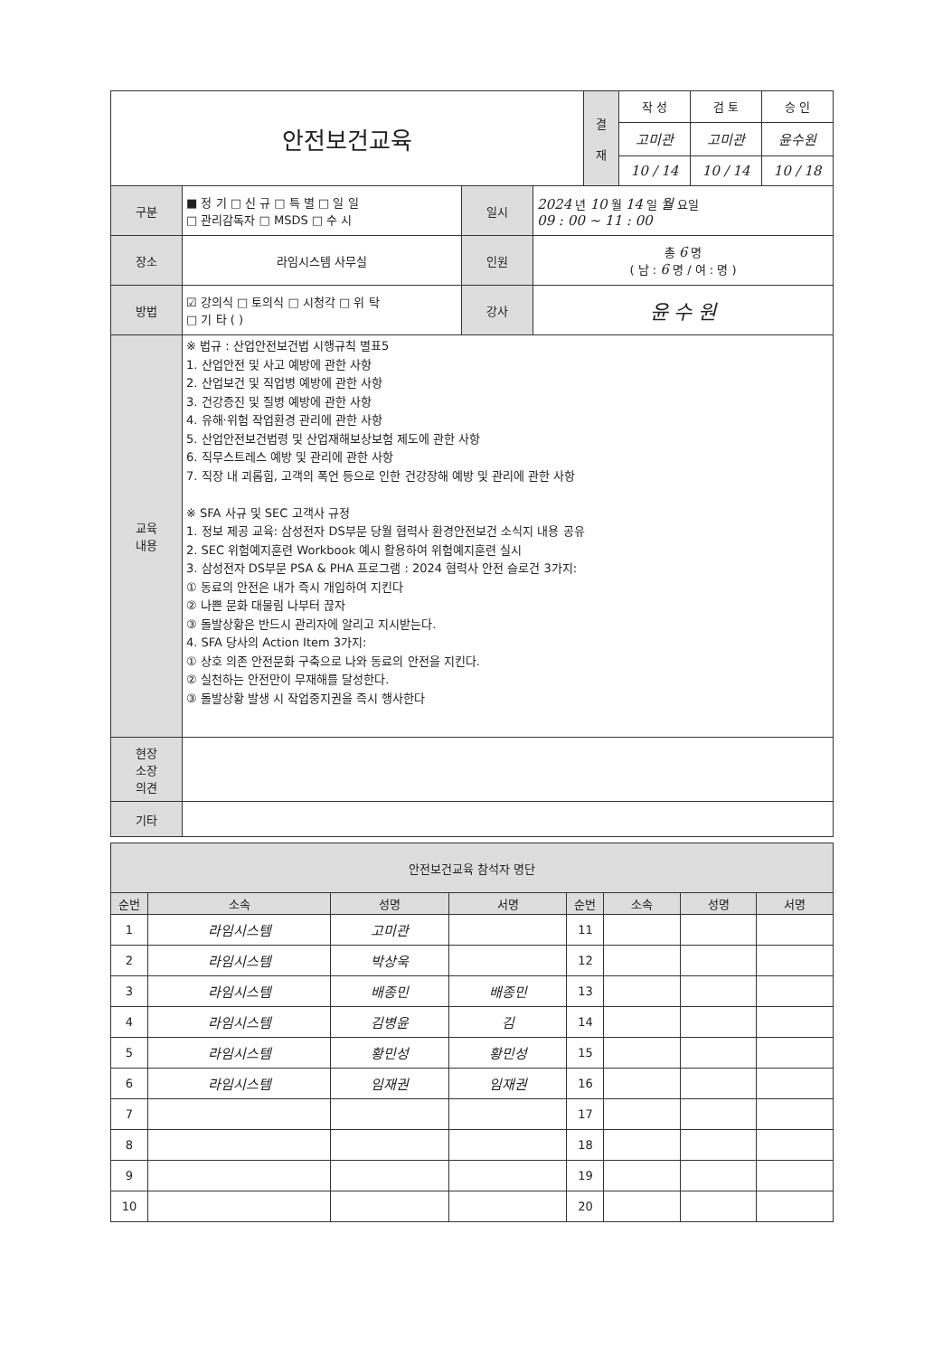| 안전보건교육 | | | | 결 재 | 작 성 | 검 토 | 승 인 |
| | | | | | 고미관 | 고미관 | 윤수원 |
| | | | | | 10 / 14 | 10 / 14 | 10 / 18 |
| 구분 | ■ 정 기 □ 신 규 □ 특 별 □ 일 일 □ 관리감독자 □ MSDS □ 수 시 | 일시 | 2024 년 10 월 14 일 월 요일 09 : 00 ~ 11 : 00 | | | | |
| 장소 | 라임시스템 사무실 | 인원 | 총 6 명 ( 남 : 6 명 / 여 : 명 ) | | | | |
| 방법 | ☑ 강의식 □ 토의식 □ 시청각 □ 위 탁 □ 기 타 ( ) | 강사 | 윤 수 원 | | | | |
| 교육 내용 | ※ 법규 : 산업안전보건법 시행규칙 별표5 1. 산업안전 및 사고 예방에 관한 사항 2. 산업보건 및 직업병 예방에 관한 사항 3. 건강증진 및 질병 예방에 관한 사항 4. 유해·위험 작업환경 관리에 관한 사항 5. 산업안전보건법령 및 산업재해보상보험 제도에 관한 사항 6. 직무스트레스 예방 및 관리에 관한 사항 7. 직장 내 괴롭힘, 고객의 폭언 등으로 인한 건강장해 예방 및 관리에 관한 사항 ※ SFA 사규 및 SEC 고객사 규정 1. 정보 제공 교육: 삼성전자 DS부문 당월 협력사 환경안전보건 소식지 내용 공유 2. SEC 위험예지훈련 Workbook 예시 활용하여 위험예지훈련 실시 3. 삼성전자 DS부문 PSA & PHA 프로그램 : 2024 협력사 안전 슬로건 3가지: ① 동료의 안전은 내가 즉시 개입하여 지킨다 ② 나쁜 문화 대물림 나부터 끊자 ③ 돌발상황은 반드시 관리자에 알리고 지시받는다. 4. SFA 당사의 Action Item 3가지: ① 상호 의존 안전문화 구축으로 나와 동료의 안전을 지킨다. ② 실천하는 안전만이 무재해를 달성한다. ③ 돌발상황 발생 시 작업중지권을 즉시 행사한다 | | | | | | |
| 현장 소장 의견 | | | | | | | |
| 기타 | | | | | | | |
| 안전보건교육 참석자 명단 | | | | | | | |
| 순번 | 소속 | 성명 | 서명 | 순번 | 소속 | 성명 | 서명 |
| 1 | 라임시스템 | 고미관 | | 11 | | | |
| 2 | 라임시스템 | 박상욱 | | 12 | | | |
| 3 | 라임시스템 | 배종민 | 배종민 | 13 | | | |
| 4 | 라임시스템 | 김병윤 | 김 | 14 | | | |
| 5 | 라임시스템 | 황민성 | 황민성 | 15 | | | |
| 6 | 라임시스템 | 임재권 | 임재권 | 16 | | | |
| 7 | | | | 17 | | | |
| 8 | | | | 18 | | | |
| 9 | | | | 19 | | | |
| 10 | | | | 20 | | | |